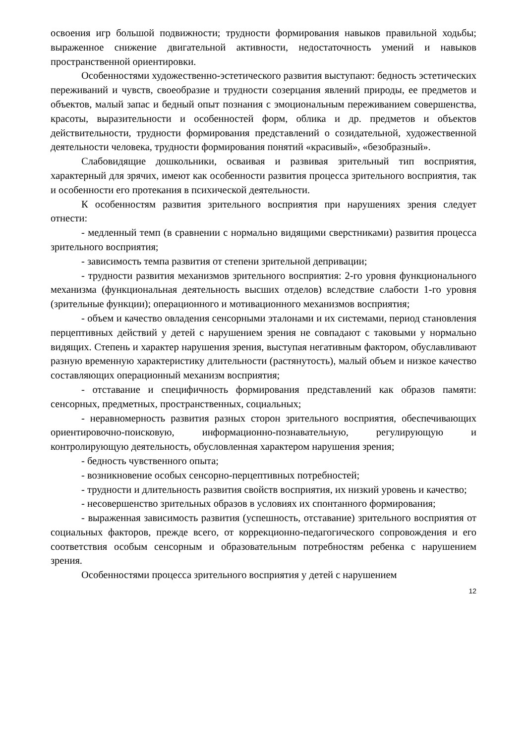освоения игр большой подвижности; трудности формирования навыков правильной ходьбы; выраженное снижение двигательной активности, недостаточность умений и навыков пространственной ориентировки.
Особенностями художественно-эстетического развития выступают: бедность эстетических переживаний и чувств, своеобразие и трудности созерцания явлений природы, ее предметов и объектов, малый запас и бедный опыт познания с эмоциональным переживанием совершенства, красоты, выразительности и особенностей форм, облика и др. предметов и объектов действительности, трудности формирования представлений о созидательной, художественной деятельности человека, трудности формирования понятий «красивый», «безобразный».
Слабовидящие дошкольники, осваивая и развивая зрительный тип восприятия, характерный для зрячих, имеют как особенности развития процесса зрительного восприятия, так и особенности его протекания в психической деятельности.
К особенностям развития зрительного восприятия при нарушениях зрения следует отнести:
- медленный темп (в сравнении с нормально видящими сверстниками) развития процесса зрительного восприятия;
- зависимость темпа развития от степени зрительной депривации;
- трудности развития механизмов зрительного восприятия: 2-го уровня функционального механизма (функциональная деятельность высших отделов) вследствие слабости 1-го уровня (зрительные функции); операционного и мотивационного механизмов восприятия;
- объем и качество овладения сенсорными эталонами и их системами, период становления перцептивных действий у детей с нарушением зрения не совпадают с таковыми у нормально видящих. Степень и характер нарушения зрения, выступая негативным фактором, обуславливают разную временную характеристику длительности (растянутость), малый объем и низкое качество составляющих операционный механизм восприятия;
- отставание и специфичность формирования представлений как образов памяти: сенсорных, предметных, пространственных, социальных;
- неравномерность развития разных сторон зрительного восприятия, обеспечивающих ориентировочно-поисковую, информационно-познавательную, регулирующую и контролирующую деятельность, обусловленная характером нарушения зрения;
- бедность чувственного опыта;
- возникновение особых сенсорно-перцептивных потребностей;
- трудности и длительность развития свойств восприятия, их низкий уровень и качество;
- несовершенство зрительных образов в условиях их спонтанного формирования;
- выраженная зависимость развития (успешность, отставание) зрительного восприятия от социальных факторов, прежде всего, от коррекционно-педагогического сопровождения и его соответствия особым сенсорным и образовательным потребностям ребенка с нарушением зрения.
Особенностями процесса зрительного восприятия у детей с нарушением
12